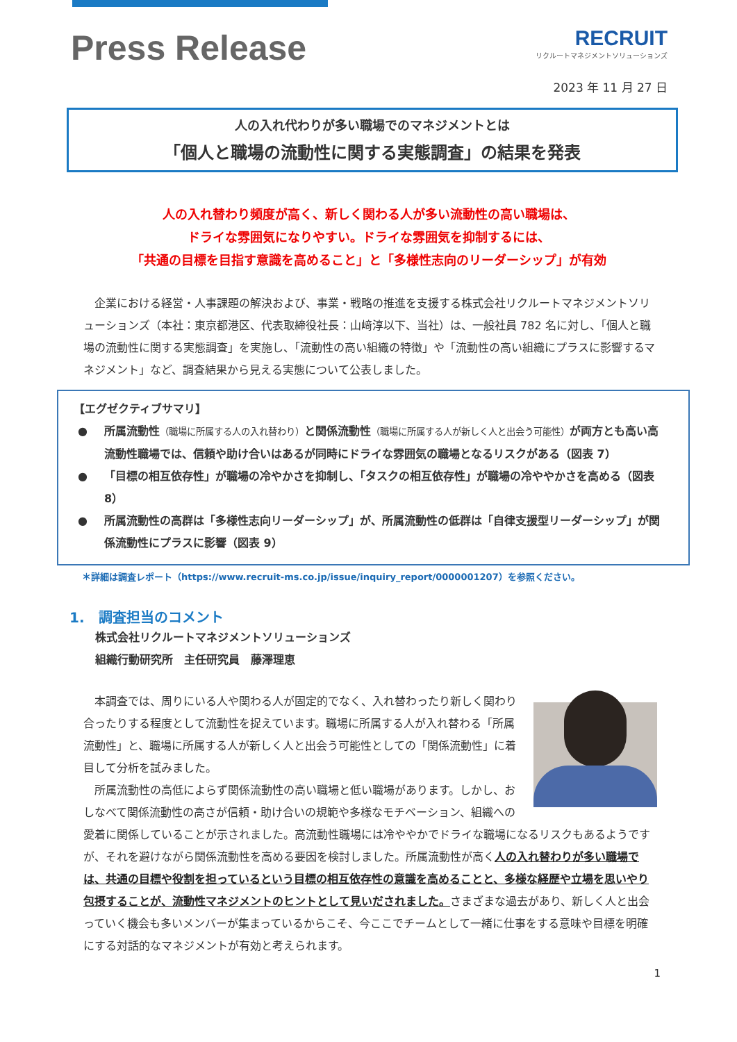Press Release
RECRUIT
リクルートマネジメントソリューションズ
2023 年 11 月 27 日
人の入れ代わりが多い職場でのマネジメントとは
「個人と職場の流動性に関する実態調査」の結果を発表
人の入れ替わり頻度が高く、新しく関わる人が多い流動性の高い職場は、
ドライな雰囲気になりやすい。ドライな雰囲気を抑制するには、
「共通の目標を目指す意識を高めること」と「多様性志向のリーダーシップ」が有効
　企業における経営・人事課題の解決および、事業・戦略の推進を支援する株式会社リクルートマネジメントソリューションズ（本社：東京都港区、代表取締役社長：山﨑淳以下、当社）は、一般社員 782 名に対し、「個人と職場の流動性に関する実態調査」を実施し、「流動性の高い組織の特徴」や「流動性の高い組織にプラスに影響するマネジメント」など、調査結果から見える実態について公表しました。
【エグゼクティブサマリ】
● 所属流動性（職場に所属する人の入れ替わり）と関係流動性（職場に所属する人が新しく人と出会う可能性）が両方とも高い高流動性職場では、信頼や助け合いはあるが同時にドライな雰囲気の職場となるリスクがある（図表 7）
● 「目標の相互依存性」が職場の冷やかさを抑制し、「タスクの相互依存性」が職場の冷ややかさを高める（図表 8）
● 所属流動性の高群は「多様性志向リーダーシップ」が、所属流動性の低群は「自律支援型リーダーシップ」が関係流動性にプラスに影響（図表 9）
＊詳細は調査レポート（https://www.recruit-ms.co.jp/issue/inquiry_report/0000001207）を参照ください。
1.　調査担当のコメント
株式会社リクルートマネジメントソリューションズ
組織行動研究所　主任研究員　藤澤理恵
　本調査では、周りにいる人や関わる人が固定的でなく、入れ替わったり新しく関わり合ったりする程度として流動性を捉えています。職場に所属する人が入れ替わる「所属流動性」と、職場に所属する人が新しく人と出会う可能性としての「関係流動性」に着目して分析を試みました。
　所属流動性の高低によらず関係流動性の高い職場と低い職場があります。しかし、おしなべて関係流動性の高さが信頼・助け合いの規範や多様なモチベーション、組織への愛着に関係していることが示されました。高流動性職場には冷ややかでドライな職場になるリスクもあるようですが、それを避けながら関係流動性を高める要因を検討しました。所属流動性が高く人の入れ替わりが多い職場では、共通の目標や役割を担っているという目標の相互依存性の意識を高めることと、多様な経歴や立場を思いやり包摂することが、流動性マネジメントのヒントとして見いだされました。さまざまな過去があり、新しく人と出会っていく機会も多いメンバーが集まっているからこそ、今ここでチームとして一緒に仕事をする意味や目標を明確にする対話的なマネジメントが有効と考えられます。
1